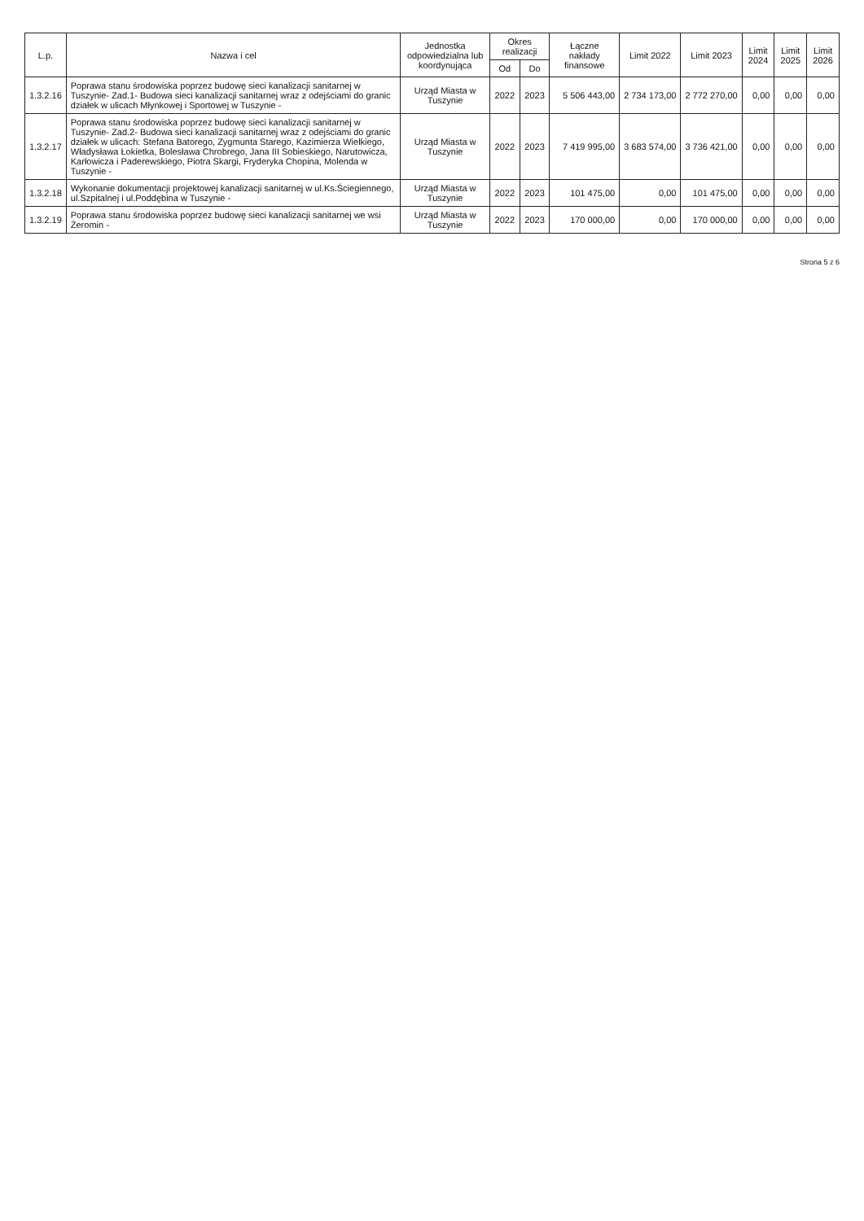| L.p. | Nazwa i cel | Jednostka odpowiedzialna lub koordynująca | Okres realizacji | | Łączne nakłady finansowe | Limit 2022 | Limit 2023 | Limit 2024 | Limit 2025 | Limit 2026 |
| --- | --- | --- | --- | --- | --- | --- | --- | --- | --- | --- |
| | | | Od | Do | | | | | | |
| 1.3.2.16 | Poprawa stanu środowiska poprzez budowę sieci kanalizacji sanitarnej w Tuszynie- Zad.1- Budowa sieci kanalizacji sanitarnej wraz z odejściami do granic działek w ulicach Młynkowej i Sportowej w Tuszynie - | Urząd Miasta w Tuszynie | 2022 | 2023 | 5 506 443,00 | 2 734 173,00 | 2 772 270,00 | 0,00 | 0,00 | 0,00 |
| 1.3.2.17 | Poprawa stanu środowiska poprzez budowę sieci kanalizacji sanitarnej w Tuszynie- Zad.2- Budowa sieci kanalizacji sanitarnej wraz z odejściami do granic działek w ulicach: Stefana Batorego, Zygmunta Starego, Kazimierza Wielkiego, Władysława Łokietka, Bolesława Chrobrego, Jana III Sobieskiego, Narutowicza, Karłowicza i Paderewskiego, Piotra Skargi, Fryderyka Chopina, Molenda w Tuszynie - | Urząd Miasta w Tuszynie | 2022 | 2023 | 7 419 995,00 | 3 683 574,00 | 3 736 421,00 | 0,00 | 0,00 | 0,00 |
| 1.3.2.18 | Wykonanie dokumentacji projektowej kanalizacji sanitarnej w ul.Ks.Ściegiennego, ul.Szpitalnej i ul.Poddębina w Tuszynie - | Urząd Miasta w Tuszynie | 2022 | 2023 | 101 475,00 | 0,00 | 101 475,00 | 0,00 | 0,00 | 0,00 |
| 1.3.2.19 | Poprawa stanu środowiska poprzez budowę sieci kanalizacji sanitarnej we wsi Żeromin - | Urząd Miasta w Tuszynie | 2022 | 2023 | 170 000,00 | 0,00 | 170 000,00 | 0,00 | 0,00 | 0,00 |
Strona 5 z 6